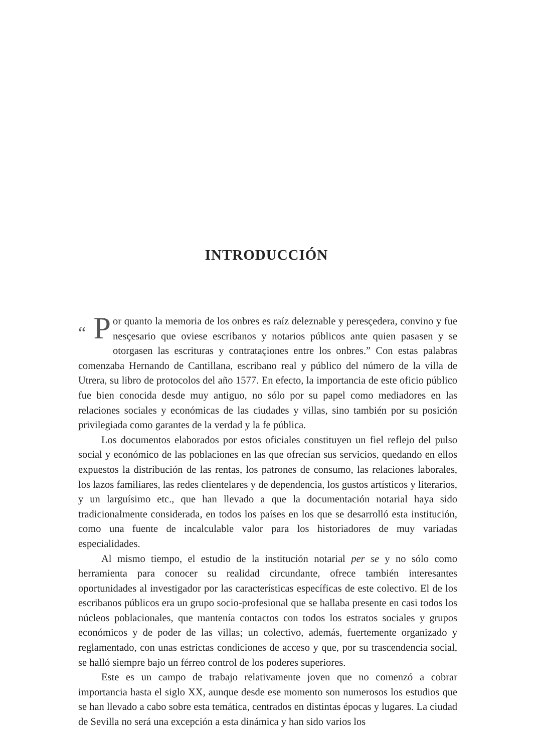INTRODUCCIÓN
“ P or quanto la memoria de los onbres es raíz deleznable y peresçedera, convino y fue nesçesario que oviese escribanos y notarios públicos ante quien pasasen y se otorgasen las escrituras y contrataçiones entre los onbres.” Con estas palabras comenzaba Hernando de Cantillana, escribano real y público del número de la villa de Utrera, su libro de protocolos del año 1577. En efecto, la importancia de este oficio público fue bien conocida desde muy antiguo, no sólo por su papel como mediadores en las relaciones sociales y económicas de las ciudades y villas, sino también por su posición privilegiada como garantes de la verdad y la fe pública.
Los documentos elaborados por estos oficiales constituyen un fiel reflejo del pulso social y económico de las poblaciones en las que ofrecían sus servicios, quedando en ellos expuestos la distribución de las rentas, los patrones de consumo, las relaciones laborales, los lazos familiares, las redes clientelares y de dependencia, los gustos artísticos y literarios, y un larguísimo etc., que han llevado a que la documentación notarial haya sido tradicionalmente considerada, en todos los países en los que se desarrolló esta institución, como una fuente de incalculable valor para los historiadores de muy variadas especialidades.
Al mismo tiempo, el estudio de la institución notarial per se y no sólo como herramienta para conocer su realidad circundante, ofrece también interesantes oportunidades al investigador por las características específicas de este colectivo. El de los escribanos públicos era un grupo socio-profesional que se hallaba presente en casi todos los núcleos poblacionales, que mantenía contactos con todos los estratos sociales y grupos económicos y de poder de las villas; un colectivo, además, fuertemente organizado y reglamentado, con unas estrictas condiciones de acceso y que, por su trascendencia social, se halló siempre bajo un férreo control de los poderes superiores.
Este es un campo de trabajo relativamente joven que no comenzó a cobrar importancia hasta el siglo XX, aunque desde ese momento son numerosos los estudios que se han llevado a cabo sobre esta temática, centrados en distintas épocas y lugares. La ciudad de Sevilla no será una excepción a esta dinámica y han sido varios los